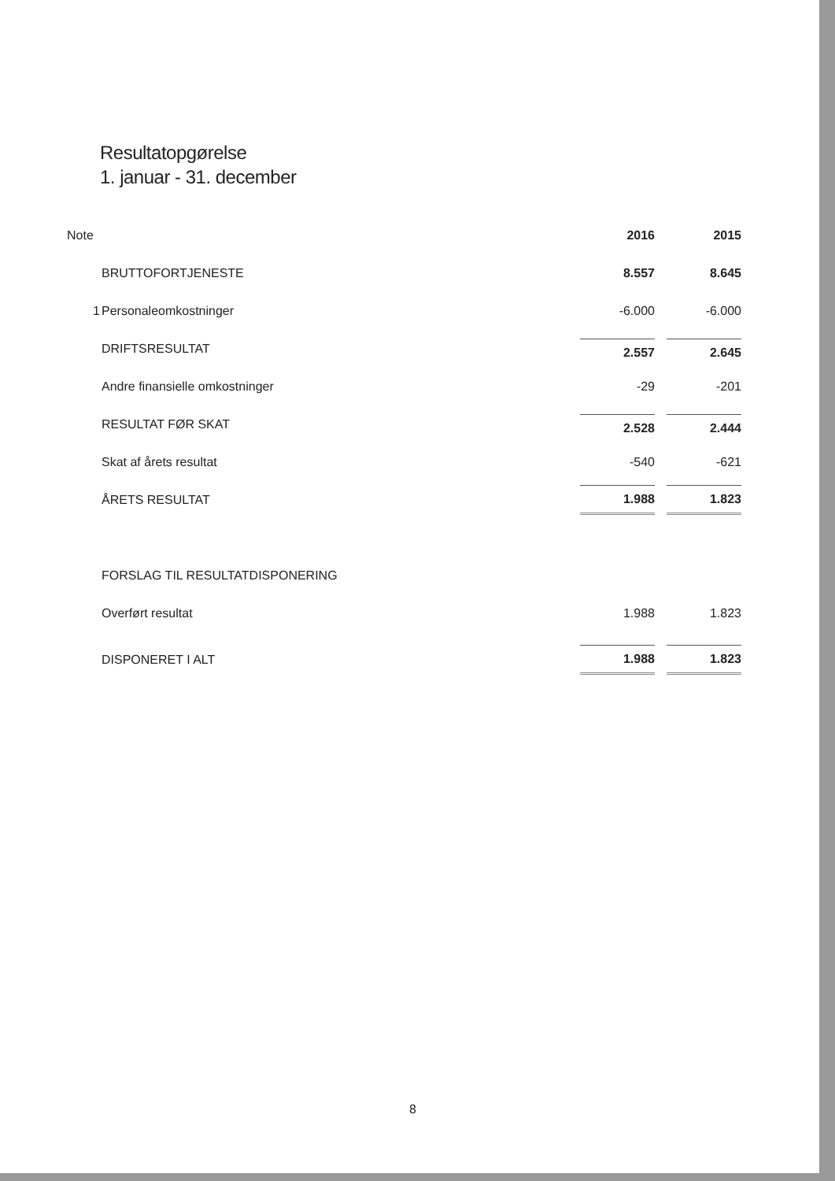Resultatopgørelse
1. januar - 31. december
| Note | | 2016 | 2015 |
| | BRUTTOFORTJENESTE | 8.557 | 8.645 |
| 1 | Personaleomkostninger | -6.000 | -6.000 |
| | DRIFTSRESULTAT | 2.557 | 2.645 |
| | Andre finansielle omkostninger | -29 | -201 |
| | RESULTAT FØR SKAT | 2.528 | 2.444 |
| | Skat af årets resultat | -540 | -621 |
| | ÅRETS RESULTAT | 1.988 | 1.823 |
| | FORSLAG TIL RESULTATDISPONERING | | |
| | Overført resultat | 1.988 | 1.823 |
| | DISPONERET I ALT | 1.988 | 1.823 |
8